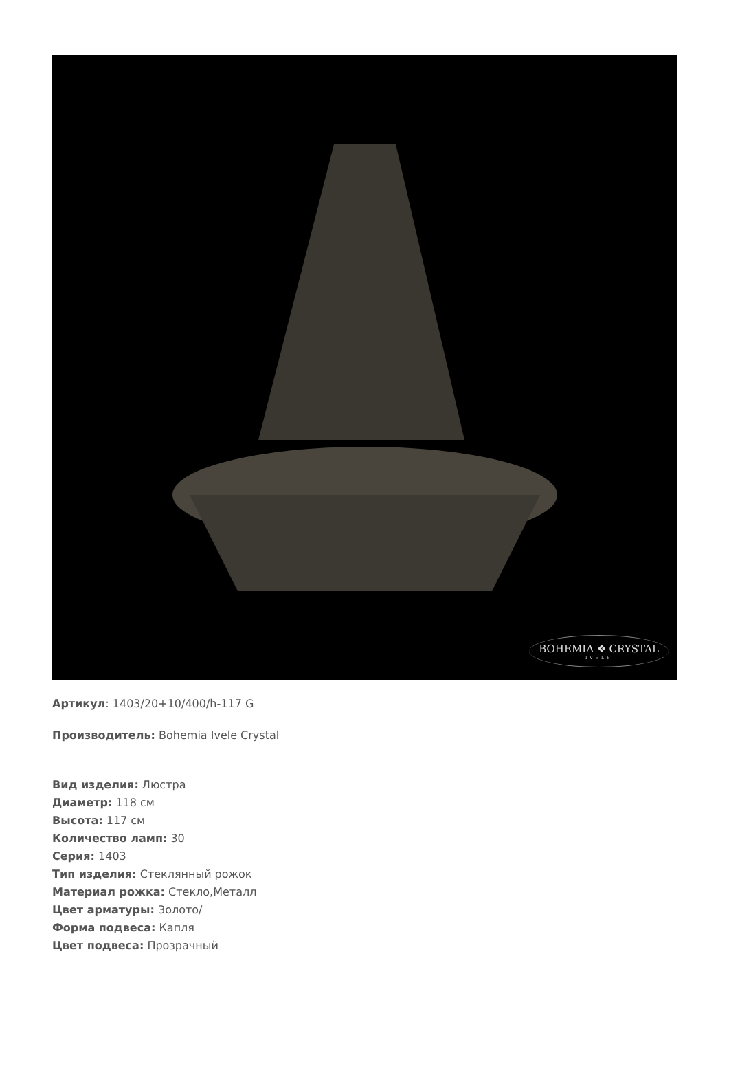BOHEMIA ❖ CRYSTAL
IVELE
Артикул: 1403/20+10/400/h-117 G
Производитель: Bohemia Ivele Crystal
Вид изделия: Люстра
Диаметр: 118 см
Высота: 117 см
Количество ламп: 30
Серия: 1403
Тип изделия: Стеклянный рожок
Материал рожка: Стекло,Металл
Цвет арматуры: Золото/
Форма подвеса: Капля
Цвет подвеса: Прозрачный